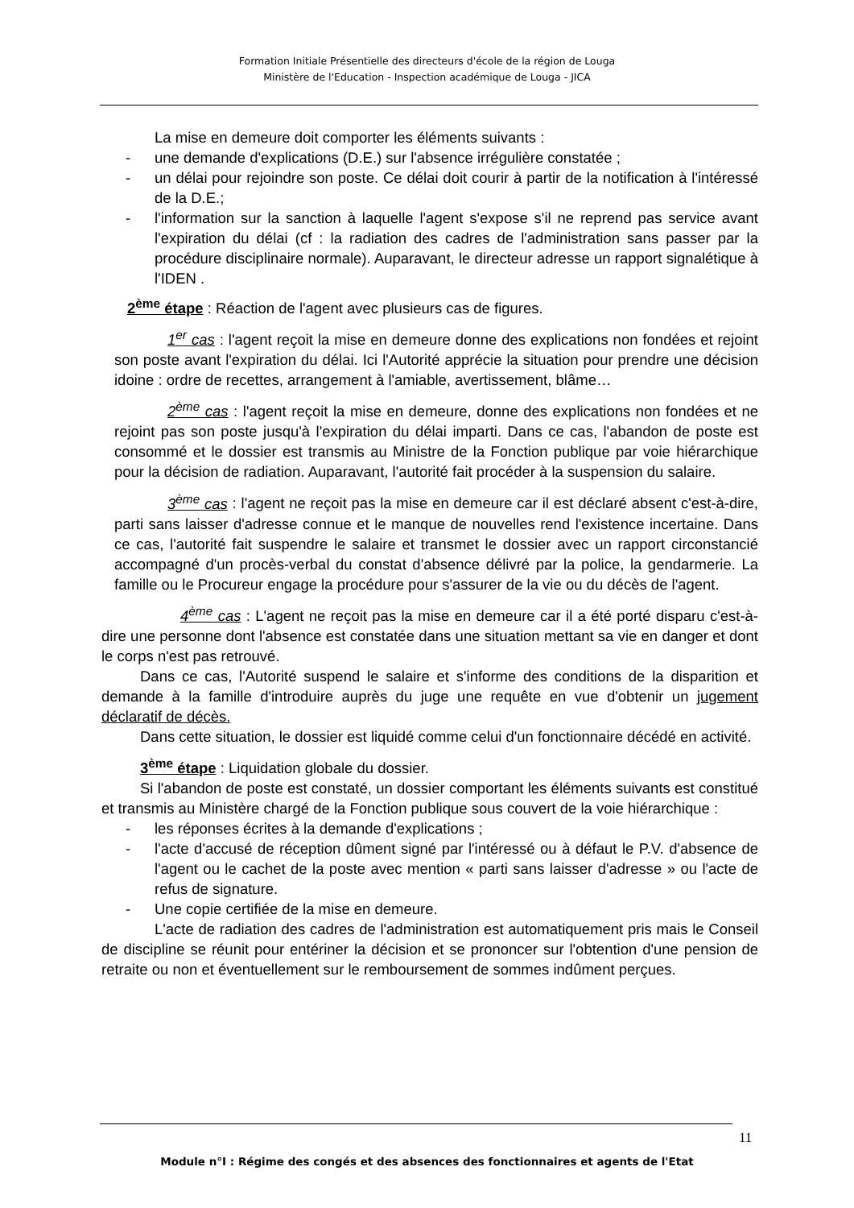Formation Initiale Présentielle des directeurs d'école de la région de Louga
Ministère de l'Education - Inspection académique de Louga - JICA
La mise en demeure doit comporter les éléments suivants :
- une demande d'explications (D.E.) sur l'absence irrégulière constatée ;
- un délai pour rejoindre son poste. Ce délai doit courir à partir de la notification à l'intéressé de la D.E.;
- l'information sur la sanction à laquelle l'agent s'expose s'il ne reprend pas service avant l'expiration du délai (cf : la radiation des cadres de l'administration sans passer par la procédure disciplinaire normale). Auparavant, le directeur adresse un rapport signalétique à l'IDEN .
2<sup>ème</sup> étape : Réaction de l'agent avec plusieurs cas de figures.
1<sup>er</sup> cas : l'agent reçoit la mise en demeure donne des explications non fondées et rejoint son poste avant l'expiration du délai. Ici l'Autorité apprécie la situation pour prendre une décision idoine : ordre de recettes, arrangement à l'amiable, avertissement, blâme…
2<sup>ème</sup> cas : l'agent reçoit la mise en demeure, donne des explications non fondées et ne rejoint pas son poste jusqu'à l'expiration du délai imparti. Dans ce cas, l'abandon de poste est consommé et le dossier est transmis au Ministre de la Fonction publique par voie hiérarchique pour la décision de radiation. Auparavant, l'autorité fait procéder à la suspension du salaire.
3<sup>ème</sup> cas : l'agent ne reçoit pas la mise en demeure car il est déclaré absent c'est-à-dire, parti sans laisser d'adresse connue et le manque de nouvelles rend l'existence incertaine. Dans ce cas, l'autorité fait suspendre le salaire et transmet le dossier avec un rapport circonstancié accompagné d'un procès-verbal du constat d'absence délivré par la police, la gendarmerie. La famille ou le Procureur engage la procédure pour s'assurer de la vie ou du décès de l'agent.
4<sup>ème</sup> cas : L'agent ne reçoit pas la mise en demeure car il a été porté disparu c'est-à-dire une personne dont l'absence est constatée dans une situation mettant sa vie en danger et dont le corps n'est pas retrouvé.
Dans ce cas, l'Autorité suspend le salaire et s'informe des conditions de la disparition et demande à la famille d'introduire auprès du juge une requête en vue d'obtenir un jugement déclaratif de décès.
Dans cette situation, le dossier est liquidé comme celui d'un fonctionnaire décédé en activité.
3<sup>ème</sup> étape : Liquidation globale du dossier.
Si l'abandon de poste est constaté, un dossier comportant les éléments suivants est constitué et transmis au Ministère chargé de la Fonction publique sous couvert de la voie hiérarchique :
- les réponses écrites à la demande d'explications ;
- l'acte d'accusé de réception dûment signé par l'intéressé ou à défaut le P.V. d'absence de l'agent ou le cachet de la poste avec mention « parti sans laisser d'adresse » ou l'acte de refus de signature.
- Une copie certifiée de la mise en demeure.
L'acte de radiation des cadres de l'administration est automatiquement pris mais le Conseil de discipline se réunit pour entériner la décision et se prononcer sur l'obtention d'une pension de retraite ou non et éventuellement sur le remboursement de sommes indûment perçues.
11
Module n°I : Régime des congés et des absences des fonctionnaires et agents de l'Etat